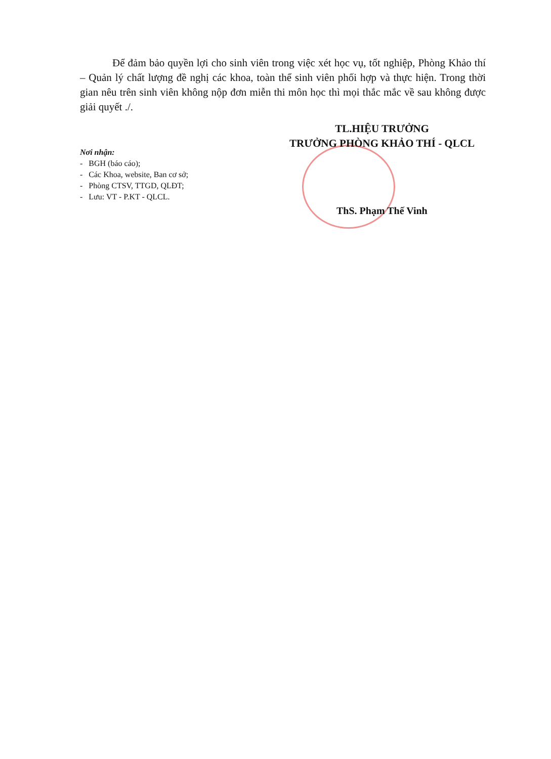Để đảm bảo quyền lợi cho sinh viên trong việc xét học vụ, tốt nghiệp, Phòng Khảo thí – Quản lý chất lượng đề nghị các khoa, toàn thể sinh viên phối hợp và thực hiện. Trong thời gian nêu trên sinh viên không nộp đơn miễn thi môn học thì mọi thắc mắc về sau không được giải quyết ./.
TL.HIỆU TRƯỞNG
TRƯỞNG PHÒNG KHẢO THÍ - QLCL
Nơi nhận:
- BGH (báo cáo);
- Các Khoa, website, Ban cơ sở;
- Phòng CTSV, TTGD, QLĐT;
- Lưu: VT - P.KT - QLCL.
ThS. Phạm Thế Vinh